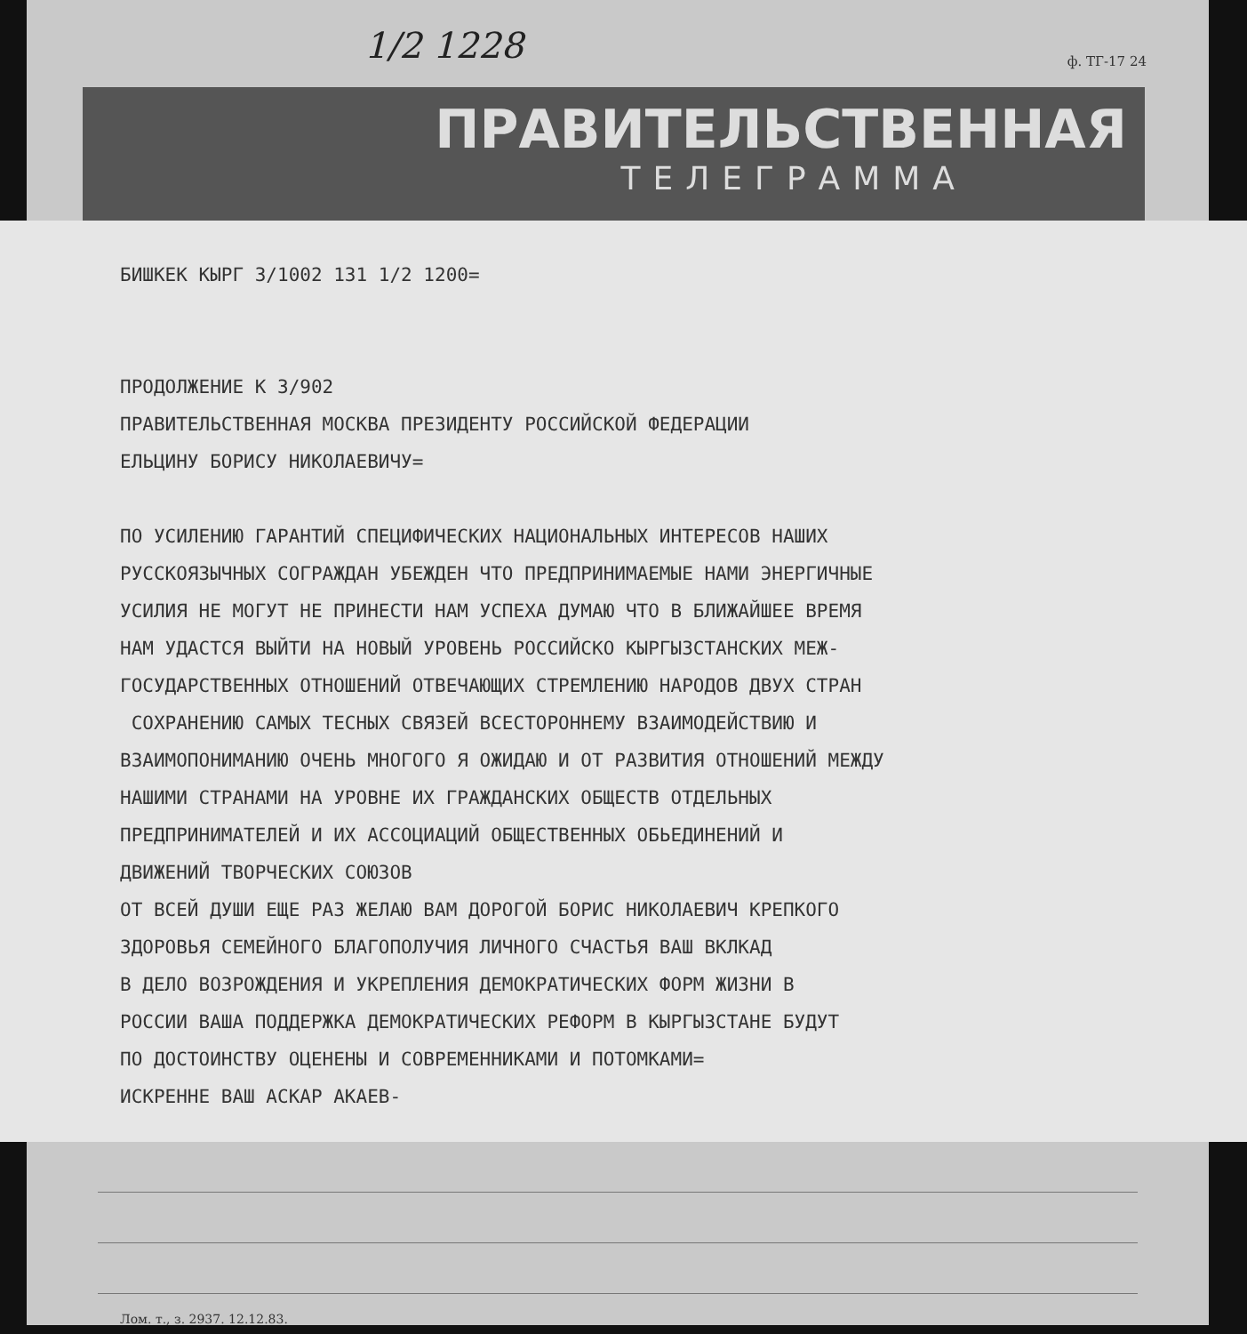1/2 1228
ф. ТГ-17 24
ПРАВИТЕЛЬСТВЕННАЯ
ТЕЛЕГРАММА
БИШКЕК КЫРГ 3/1002 131 1/2 1200=
ПРОДОЛЖЕНИЕ К 3/902
ПРАВИТЕЛЬСТВЕННАЯ МОСКВА ПРЕЗИДЕНТУ РОССИЙСКОЙ ФЕДЕРАЦИИ
ЕЛЬЦИНУ БОРИСУ НИКОЛАЕВИЧУ=
ПО УСИЛЕНИЮ ГАРАНТИЙ СПЕЦИФИЧЕСКИХ НАЦИОНАЛЬНЫХ ИНТЕРЕСОВ НАШИХ
РУССКОЯЗЫЧНЫХ СОГРАЖДАН УБЕЖДЕН ЧТО ПРЕДПРИНИМАЕМЫЕ НАМИ ЭНЕРГИЧНЫЕ
УСИЛИЯ НЕ МОГУТ НЕ ПРИНЕСТИ НАМ УСПЕХА ДУМАЮ ЧТО В БЛИЖАЙШЕЕ ВРЕМЯ
НАМ УДАСТСЯ ВЫЙТИ НА НОВЫЙ УРОВЕНЬ РОССИЙСКО КЫРГЫЗСТАНСКИХ МЕЖ-
ГОСУДАРСТВЕННЫХ ОТНОШЕНИЙ ОТВЕЧАЮЩИХ СТРЕМЛЕНИЮ НАРОДОВ ДВУХ СТРАН
СОХРАНЕНИЮ САМЫХ ТЕСНЫХ СВЯЗЕЙ ВСЕСТОРОННЕМУ ВЗАИМОДЕЙСТВИЮ И
ВЗАИМОПОНИМАНИЮ ОЧЕНЬ МНОГОГО Я ОЖИДАЮ И ОТ РАЗВИТИЯ ОТНОШЕНИЙ МЕЖДУ
НАШИМИ СТРАНАМИ НА УРОВНЕ ИХ ГРАЖДАНСКИХ ОБЩЕСТВ ОТДЕЛЬНЫХ
ПРЕДПРИНИМАТЕЛЕЙ И ИХ АССОЦИАЦИЙ ОБЩЕСТВЕННЫХ ОБЬЕДИНЕНИЙ И
ДВИЖЕНИЙ ТВОРЧЕСКИХ СОЮЗОВ
ОТ ВСЕЙ ДУШИ ЕЩЕ РАЗ ЖЕЛАЮ ВАМ ДОРОГОЙ БОРИС НИКОЛАЕВИЧ КРЕПКОГО
ЗДОРОВЬЯ СЕМЕЙНОГО БЛАГОПОЛУЧИЯ ЛИЧНОГО СЧАСТЬЯ ВАШ ВКЛКАД
В ДЕЛО ВОЗРОЖДЕНИЯ И УКРЕПЛЕНИЯ ДЕМОКРАТИЧЕСКИХ ФОРМ ЖИЗНИ В
РОССИИ ВАША ПОДДЕРЖКА ДЕМОКРАТИЧЕСКИХ РЕФОРМ В КЫРГЫЗСТАНЕ БУДУТ
ПО ДОСТОИНСТВУ ОЦЕНЕНЫ И СОВРЕМЕННИКАМИ И ПОТОМКАМИ=
ИСКРЕННЕ ВАШ АСКАР АКАЕВ-
Лом. т., з. 2937. 12.12.83.